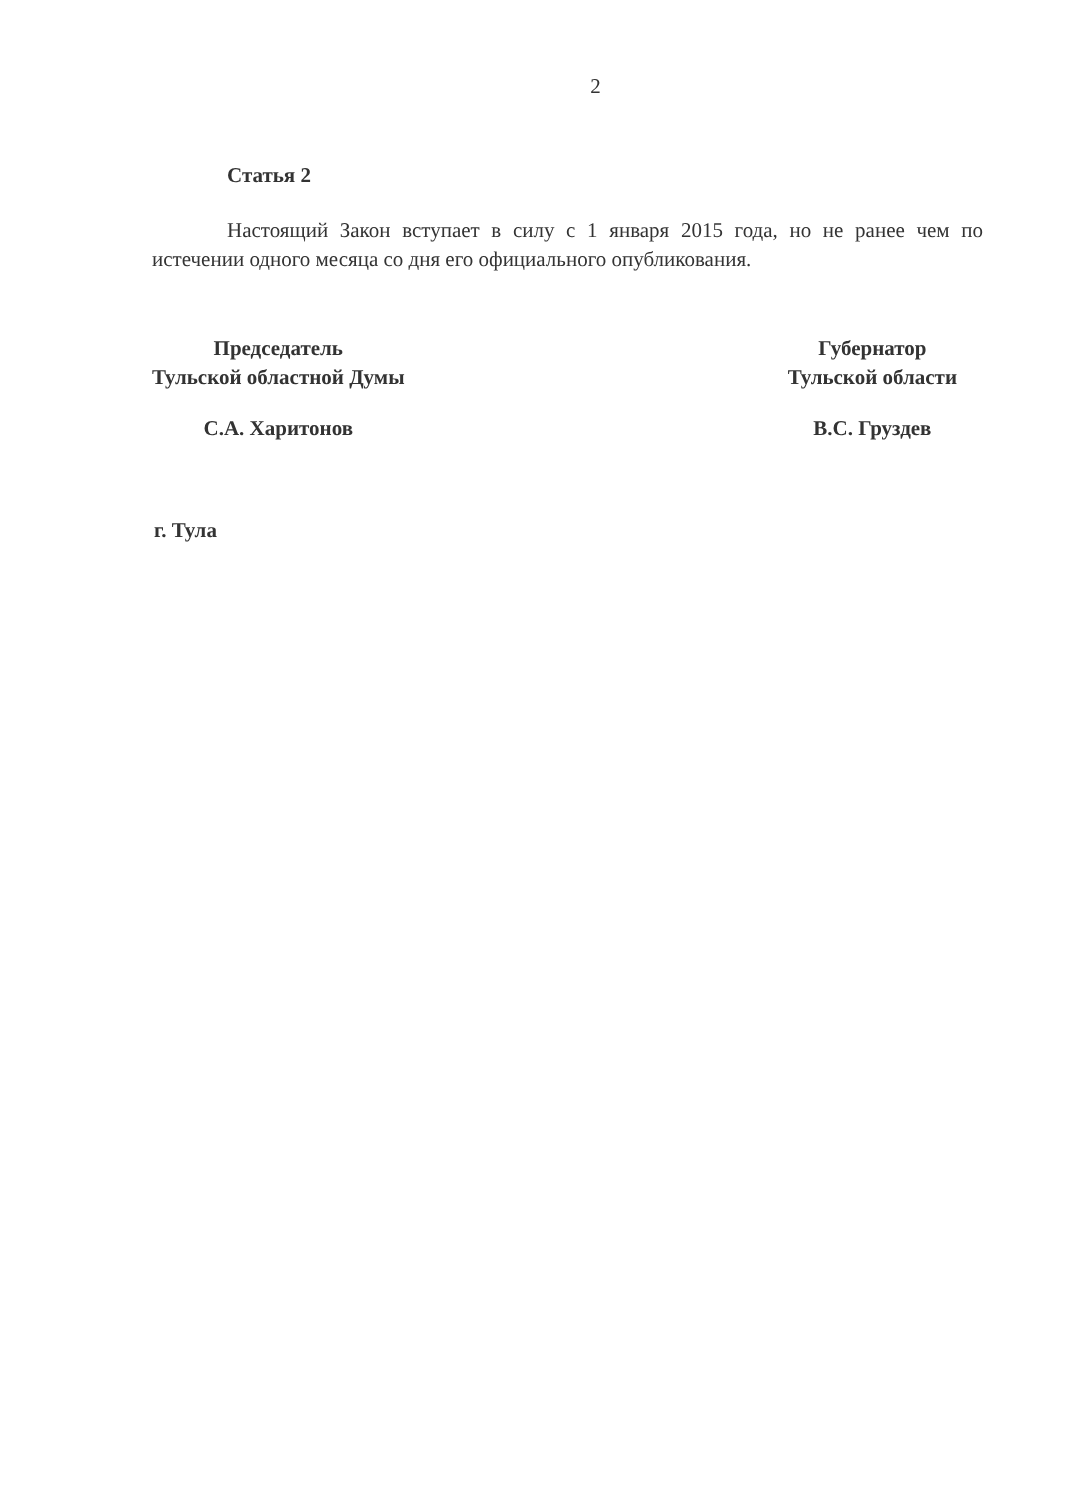2
Статья 2
Настоящий Закон вступает в силу с 1 января 2015 года, но не ранее чем по истечении одного месяца со дня его официального опубликования.
Председатель
Тульской областной Думы
С.А. Харитонов
Губернатор
Тульской области
В.С. Груздев
г. Тула